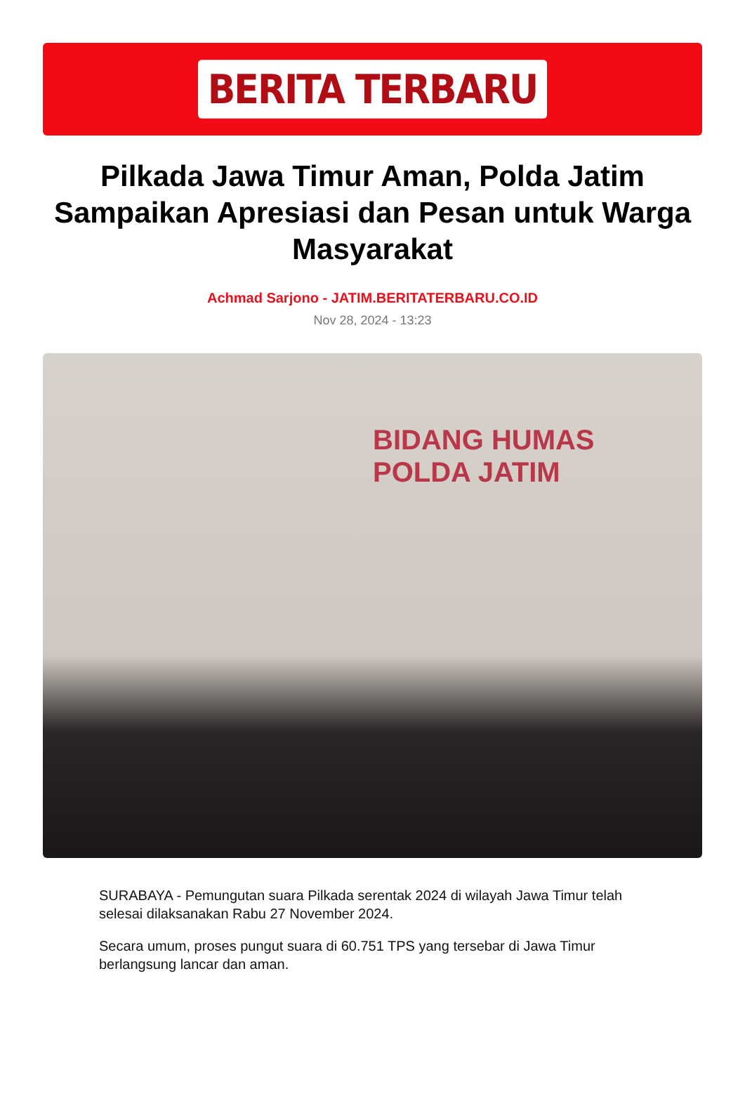BERITA TERBARU
Pilkada Jawa Timur Aman, Polda Jatim Sampaikan Apresiasi dan Pesan untuk Warga Masyarakat
Achmad Sarjono - JATIM.BERITATERBARU.CO.ID
Nov 28, 2024 - 13:23
BIDANG HUMAS
POLDA JATIM
SURABAYA - Pemungutan suara Pilkada serentak 2024 di wilayah Jawa Timur telah selesai dilaksanakan Rabu 27 November 2024.
Secara umum, proses pungut suara di 60.751 TPS yang tersebar di Jawa Timur berlangsung lancar dan aman.